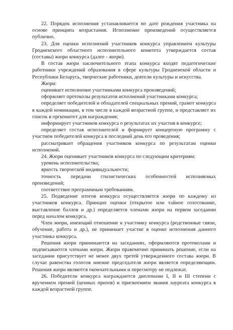22. Порядок исполнения устанавливается по дате рождения участника на основе принципа возрастания. Исполнение произведений осуществляется публично.
23. Для оценки исполнений участников конкурса управлением культуры Гродненского областного исполнительного комитета утверждается состав (составы) жюри конкурса (далее - жюри).
В состав жюри заключительного этапа конкурса входят педагогические работники учреждений образования в сфере культуры Гродненской области и Республики Беларусь, творческие работники, деятели культуры и искусства.
Жюри:
оценивает исполнение участниками конкурса произведений;
оформляет протоколы результатов исполнений участниками конкурса;
определяет победителей и обладателей специальных премий, грамот конкурса в каждой номинации, в том числе в каждой возрастной группе, и представляет их список в оргкомитет для награждения;
информирует участников конкурса о результатах их участия в конкурсе;
определяет состав исполнителей и формирует концертную программу с участием победителей конкурса в последний день его проведения;
рассматривает обращения участников конкурса по результатам оценки исполнений.
24. Жюри оценивает участников конкурса по следующим критериям:
уровень исполнительства;
яркость творческой индивидуальности;
точность передачи стилистических особенностей исполняемых произведений;
соответствие программным требованиям.
25. Подведение итогов конкурса осуществляется жюри по каждому из участников конкурса. Принцип оценки (открытое или тайное голосование, выставление баллов и др.) определяется членами жюри на первом заседании перед началом конкурса.
Член жюри, имеющий отношение к участнику конкурса (родственные связи, обучение, работа и др.), не принимает участие в оценке исполнения данного участника конкурса.
Решения жюри принимаются на заседаниях, оформляются протоколами и подписываются членами жюри. Жюри правомочно принимать решение, если на заседании присутствует не менее двух третей утвержденного состава жюри. В случае равенства голосов мнение председателя жюри является определяющим. Решения жюри являются окончательными и пересмотру не подлежат.
26. Победители конкурса награждаются дипломами I, II и III степени с вручением премий (ценных призов) и присвоением звания лауреата конкурса в каждой возрастной группе.